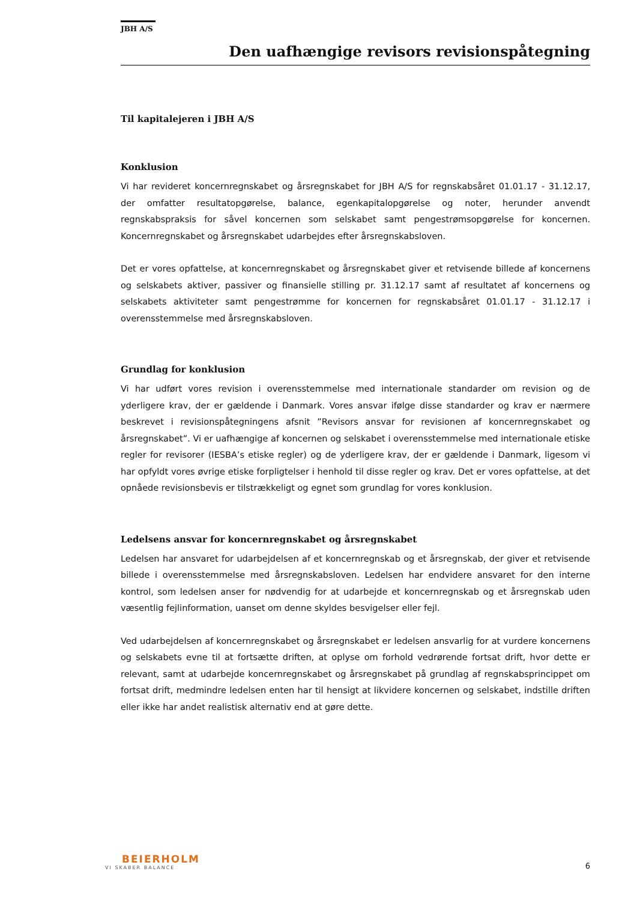JBH A/S
Den uafhængige revisors revisionspåtegning
Til kapitalejeren i JBH A/S
Konklusion
Vi har revideret koncernregnskabet og årsregnskabet for JBH A/S for regnskabsåret 01.01.17 - 31.12.17, der omfatter resultatopgørelse, balance, egenkapitalopgørelse og noter, herunder anvendt regnskabspraksis for såvel koncernen som selskabet samt pengestrømsopgørelse for koncernen. Koncernregnskabet og årsregnskabet udarbejdes efter årsregnskabsloven.
Det er vores opfattelse, at koncernregnskabet og årsregnskabet giver et retvisende billede af koncernens og selskabets aktiver, passiver og finansielle stilling pr. 31.12.17 samt af resultatet af koncernens og selskabets aktiviteter samt pengestrømme for koncernen for regnskabsåret 01.01.17 - 31.12.17 i overensstemmelse med årsregnskabsloven.
Grundlag for konklusion
Vi har udført vores revision i overensstemmelse med internationale standarder om revision og de yderligere krav, der er gældende i Danmark. Vores ansvar ifølge disse standarder og krav er nærmere beskrevet i revisionspåtegningens afsnit ”Revisors ansvar for revisionen af koncernregnskabet og årsregnskabet”. Vi er uafhængige af koncernen og selskabet i overensstemmelse med internationale etiske regler for revisorer (IESBA’s etiske regler) og de yderligere krav, der er gældende i Danmark, ligesom vi har opfyldt vores øvrige etiske forpligtelser i henhold til disse regler og krav. Det er vores opfattelse, at det opnåede revisionsbevis er tilstrækkeligt og egnet som grundlag for vores konklusion.
Ledelsens ansvar for koncernregnskabet og årsregnskabet
Ledelsen har ansvaret for udarbejdelsen af et koncernregnskab og et årsregnskab, der giver et retvisende billede i overensstemmelse med årsregnskabsloven. Ledelsen har endvidere ansvaret for den interne kontrol, som ledelsen anser for nødvendig for at udarbejde et koncernregnskab og et årsregnskab uden væsentlig fejlinformation, uanset om denne skyldes besvigelser eller fejl.
Ved udarbejdelsen af koncernregnskabet og årsregnskabet er ledelsen ansvarlig for at vurdere koncernens og selskabets evne til at fortsætte driften, at oplyse om forhold vedrørende fortsat drift, hvor dette er relevant, samt at udarbejde koncernregnskabet og årsregnskabet på grundlag af regnskabsprincippet om fortsat drift, medmindre ledelsen enten har til hensigt at likvidere koncernen og selskabet, indstille driften eller ikke har andet realistisk alternativ end at gøre dette.
BEIERHOLM
VI SKABER BALANCE
6